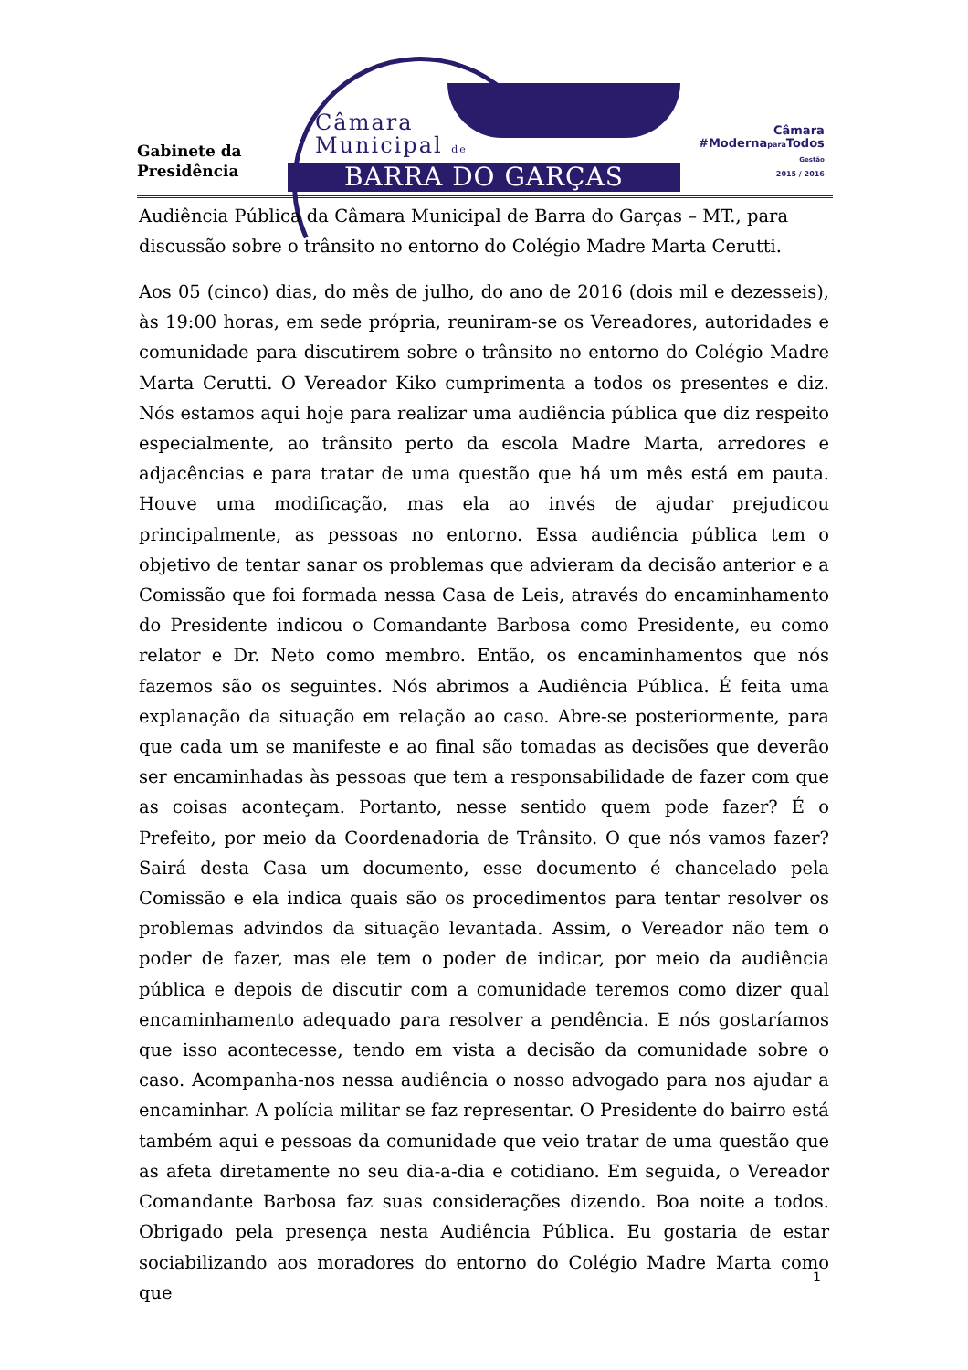Gabinete da
Presidência
Câmara
Municipal de
BARRA DO GARÇAS
Câmara
#Modernapara Todos
Gestão
2015 / 2016
Audiência Pública da Câmara Municipal de Barra do Garças – MT., para discussão sobre o trânsito no entorno do Colégio Madre Marta Cerutti.
Aos 05 (cinco) dias, do mês de julho, do ano de 2016 (dois mil e dezesseis), às 19:00 horas, em sede própria, reuniram-se os Vereadores, autoridades e comunidade para discutirem sobre o trânsito no entorno do Colégio Madre Marta Cerutti. O Vereador Kiko cumprimenta a todos os presentes e diz. Nós estamos aqui hoje para realizar uma audiência pública que diz respeito especialmente, ao trânsito perto da escola Madre Marta, arredores e adjacências e para tratar de uma questão que há um mês está em pauta. Houve uma modificação, mas ela ao invés de ajudar prejudicou principalmente, as pessoas no entorno. Essa audiência pública tem o objetivo de tentar sanar os problemas que advieram da decisão anterior e a Comissão que foi formada nessa Casa de Leis, através do encaminhamento do Presidente indicou o Comandante Barbosa como Presidente, eu como relator e Dr. Neto como membro. Então, os encaminhamentos que nós fazemos são os seguintes. Nós abrimos a Audiência Pública. É feita uma explanação da situação em relação ao caso. Abre-se posteriormente, para que cada um se manifeste e ao final são tomadas as decisões que deverão ser encaminhadas às pessoas que tem a responsabilidade de fazer com que as coisas aconteçam. Portanto, nesse sentido quem pode fazer? É o Prefeito, por meio da Coordenadoria de Trânsito. O que nós vamos fazer? Sairá desta Casa um documento, esse documento é chancelado pela Comissão e ela indica quais são os procedimentos para tentar resolver os problemas advindos da situação levantada. Assim, o Vereador não tem o poder de fazer, mas ele tem o poder de indicar, por meio da audiência pública e depois de discutir com a comunidade teremos como dizer qual encaminhamento adequado para resolver a pendência. E nós gostaríamos que isso acontecesse, tendo em vista a decisão da comunidade sobre o caso. Acompanha-nos nessa audiência o nosso advogado para nos ajudar a encaminhar. A polícia militar se faz representar. O Presidente do bairro está também aqui e pessoas da comunidade que veio tratar de uma questão que as afeta diretamente no seu dia-a-dia e cotidiano. Em seguida, o Vereador Comandante Barbosa faz suas considerações dizendo. Boa noite a todos. Obrigado pela presença nesta Audiência Pública. Eu gostaria de estar sociabilizando aos moradores do entorno do Colégio Madre Marta como que
1